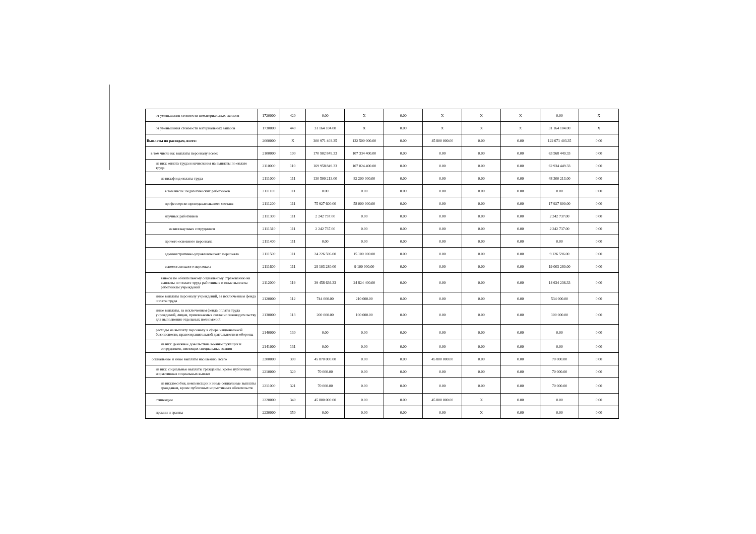| от уменьшения стоимости нематериальных активов | 1720000 | 420 | 0.00 | X | 0.00 | X | X | X | 0.00 | X |
| от уменьшения стоимости материальных запасов | 1730000 | 440 | 31 164 104.00 | X | 0.00 | X | X | X | 31 164 104.00 | X |
| Выплаты по расходам, всего: | 2000000 | X | 300 971 403.35 | 132 500 000.00 | 0.00 | 45 800 000.00 | 0.00 | 0.00 | 122 671 403.35 | 0.00 |
| в том числе на: выплаты персоналу всего: | 2100000 | 100 | 170 902 849.33 | 107 334 400.00 | 0.00 | 0.00 | 0.00 | 0.00 | 63 568 449.33 | 0.00 |
| из них: оплата труда и начисления на выплаты по оплате труда | 2110000 | 110 | 169 958 849.33 | 107 024 400.00 | 0.00 | 0.00 | 0.00 | 0.00 | 62 934 449.33 | 0.00 |
| из них:фонд оплаты труда | 2111000 | 111 | 130 500 213.00 | 82 200 000.00 | 0.00 | 0.00 | 0.00 | 0.00 | 48 300 213.00 | 0.00 |
| в том числе: педагогических работников | 2111100 | 111 | 0.00 | 0.00 | 0.00 | 0.00 | 0.00 | 0.00 | 0.00 | 0.00 |
| профессорско-преподавательского состава | 2111200 | 111 | 75 927 600.00 | 58 000 000.00 | 0.00 | 0.00 | 0.00 | 0.00 | 17 927 600.00 | 0.00 |
| научных работников | 2111300 | 111 | 2 242 737.00 | 0.00 | 0.00 | 0.00 | 0.00 | 0.00 | 2 242 737.00 | 0.00 |
| из них:научных сотрудников | 2111310 | 111 | 2 242 737.00 | 0.00 | 0.00 | 0.00 | 0.00 | 0.00 | 2 242 737.00 | 0.00 |
| прочего основного персонала | 2111400 | 111 | 0.00 | 0.00 | 0.00 | 0.00 | 0.00 | 0.00 | 0.00 | 0.00 |
| административно-управленческого персонала | 2111500 | 111 | 24 226 596.00 | 15 100 000.00 | 0.00 | 0.00 | 0.00 | 0.00 | 9 126 596.00 | 0.00 |
| вспомогательного персонала | 2111600 | 111 | 28 103 280.00 | 9 100 000.00 | 0.00 | 0.00 | 0.00 | 0.00 | 19 003 280.00 | 0.00 |
| взносы по обязательному социальному страхованию на выплаты по оплате труда работников и иные выплаты работникам учреждений | 2112000 | 119 | 39 458 636.33 | 24 824 400.00 | 0.00 | 0.00 | 0.00 | 0.00 | 14 634 236.33 | 0.00 |
| иные выплаты персоналу учреждений, за исключением фонда оплаты труда | 2120000 | 112 | 744 000.00 | 210 000.00 | 0.00 | 0.00 | 0.00 | 0.00 | 534 000.00 | 0.00 |
| иные выплаты, за исключением фонда оплаты труда учреждений, лицам, привлекаемых согласно законодательству для выполнения отдельных полномочий | 2130000 | 113 | 200 000.00 | 100 000.00 | 0.00 | 0.00 | 0.00 | 0.00 | 100 000.00 | 0.00 |
| расходы на выплату персоналу в сфере национальной безопасности, правоохранительной деятельности и обороны | 2140000 | 130 | 0.00 | 0.00 | 0.00 | 0.00 | 0.00 | 0.00 | 0.00 | 0.00 |
| из них: денежное довольствие военнослужащих и сотрудников, имеющих специальные звания | 2141000 | 131 | 0.00 | 0.00 | 0.00 | 0.00 | 0.00 | 0.00 | 0.00 | 0.00 |
| социальные и иные выплаты населению, всего | 2200000 | 300 | 45 870 000.00 | 0.00 | 0.00 | 45 800 000.00 | 0.00 | 0.00 | 70 000.00 | 0.00 |
| из них: социальные выплаты гражданам, кроме публичных нормативных социальных выплат | 2210000 | 320 | 70 000.00 | 0.00 | 0.00 | 0.00 | 0.00 | 0.00 | 70 000.00 | 0.00 |
| из них:пособия, компенсации и иные социальные выплаты гражданам, кроме публичных нормативных обязательств | 2211000 | 321 | 70 000.00 | 0.00 | 0.00 | 0.00 | 0.00 | 0.00 | 70 000.00 | 0.00 |
| стипендии | 2220000 | 340 | 45 800 000.00 | 0.00 | 0.00 | 45 800 000.00 | X | 0.00 | 0.00 | 0.00 |
| премии и гранты | 2230000 | 350 | 0.00 | 0.00 | 0.00 | 0.00 | X | 0.00 | 0.00 | 0.00 |